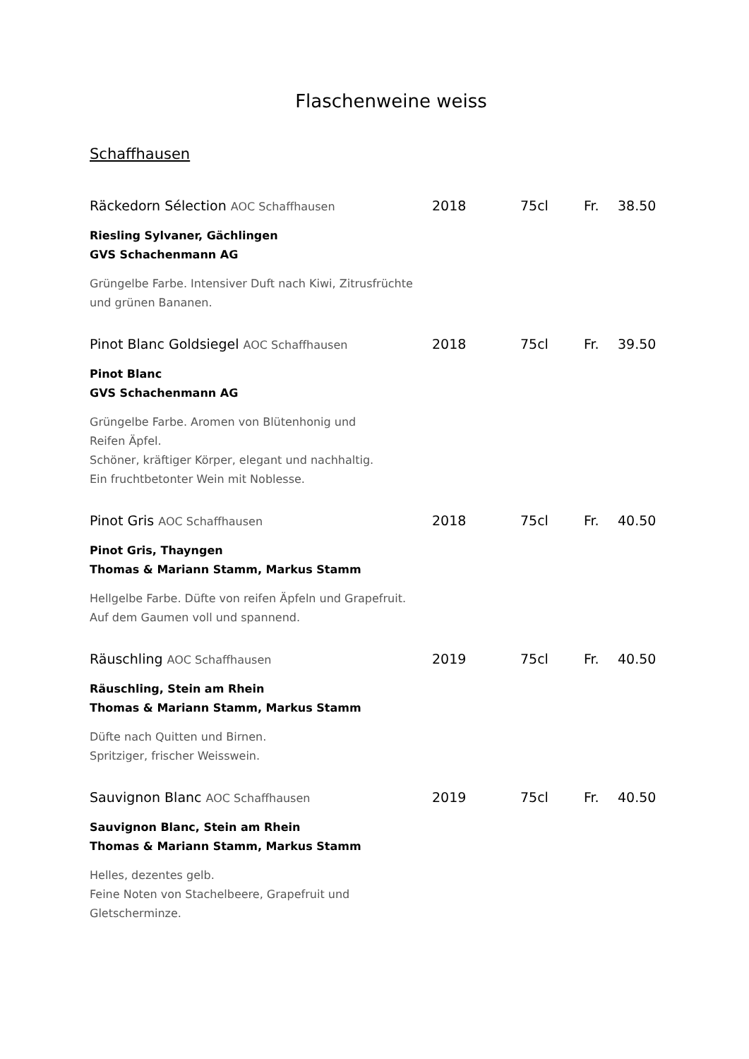Flaschenweine weiss
Schaffhausen
Räckedorn Sélection AOC Schaffhausen 2018 75cl Fr. 38.50
Riesling Sylvaner, Gächlingen
GVS Schachenmann AG
Grüngelbe Farbe. Intensiver Duft nach Kiwi, Zitrusfrüchte
und grünen Bananen.
Pinot Blanc Goldsiegel AOC Schaffhausen 2018 75cl Fr. 39.50
Pinot Blanc
GVS Schachenmann AG
Grüngelbe Farbe. Aromen von Blütenhonig und
Reifen Äpfel.
Schöner, kräftiger Körper, elegant und nachhaltig.
Ein fruchtbetonter Wein mit Noblesse.
Pinot Gris AOC Schaffhausen 2018 75cl Fr. 40.50
Pinot Gris, Thayngen
Thomas & Mariann Stamm, Markus Stamm
Hellgelbe Farbe. Düfte von reifen Äpfeln und Grapefruit.
Auf dem Gaumen voll und spannend.
Räuschling AOC Schaffhausen 2019 75cl Fr. 40.50
Räuschling, Stein am Rhein
Thomas & Mariann Stamm, Markus Stamm
Düfte nach Quitten und Birnen.
Spritziger, frischer Weisswein.
Sauvignon Blanc AOC Schaffhausen 2019 75cl Fr. 40.50
Sauvignon Blanc, Stein am Rhein
Thomas & Mariann Stamm, Markus Stamm
Helles, dezentes gelb.
Feine Noten von Stachelbeere, Grapefruit und
Gletscherminze.